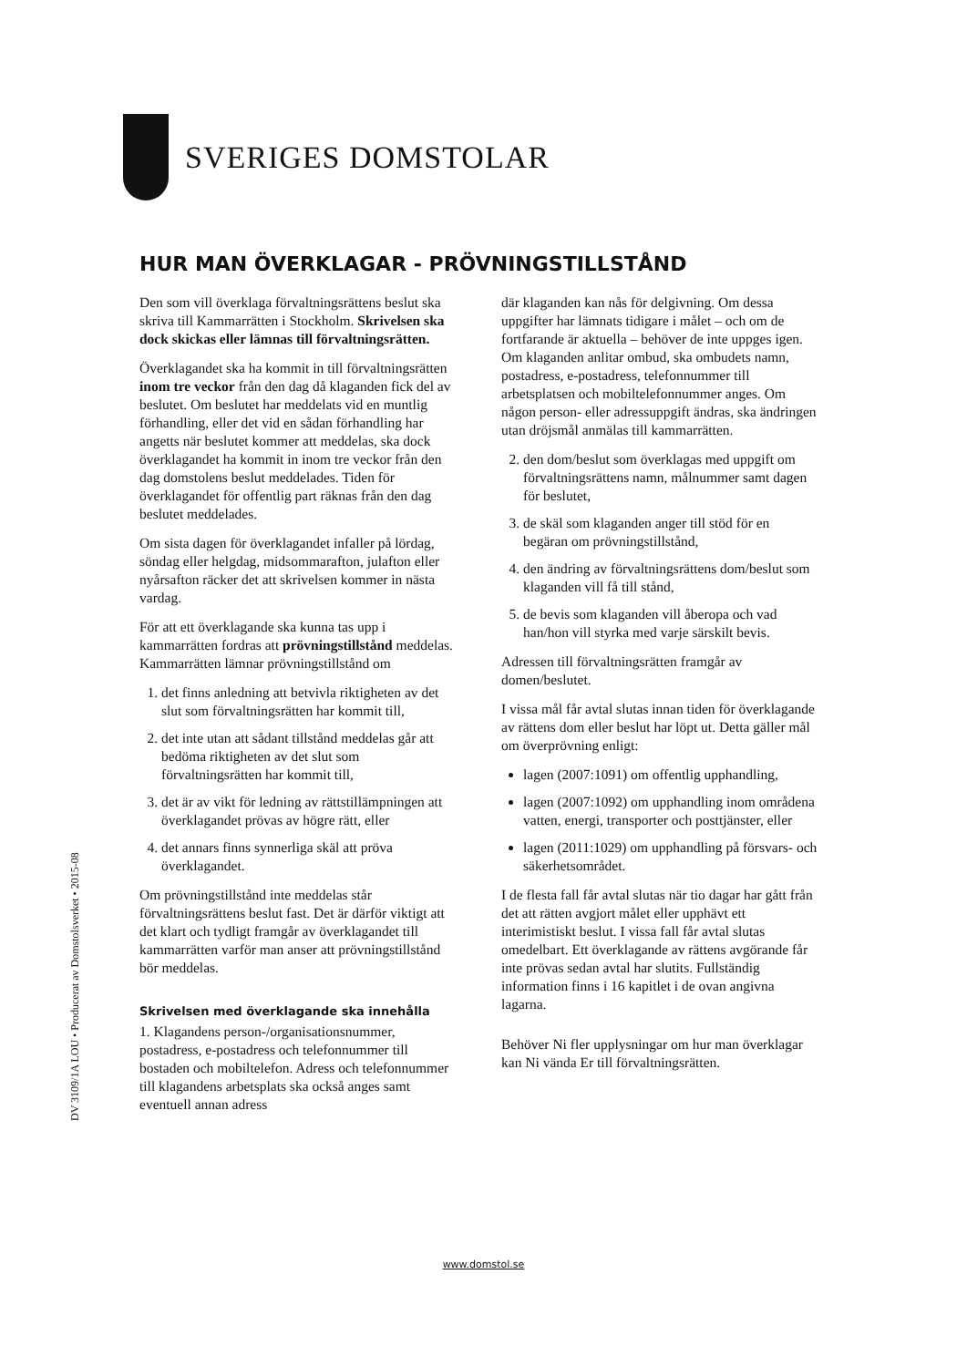SVERIGES DOMSTOLAR
HUR MAN ÖVERKLAGAR - PRÖVNINGSTILLSTÅND
Den som vill överklaga förvaltningsrättens beslut ska skriva till Kammarrätten i Stockholm. Skrivelsen ska dock skickas eller lämnas till förvaltningsrätten.
Överklagandet ska ha kommit in till förvaltningsrätten inom tre veckor från den dag då klaganden fick del av beslutet. Om beslutet har meddelats vid en muntlig förhandling, eller det vid en sådan förhandling har angetts när beslutet kommer att meddelas, ska dock överklagandet ha kommit in inom tre veckor från den dag domstolens beslut meddelades. Tiden för överklagandet för offentlig part räknas från den dag beslutet meddelades.
Om sista dagen för överklagandet infaller på lördag, söndag eller helgdag, midsommarafton, julafton eller nyårsafton räcker det att skrivelsen kommer in nästa vardag.
För att ett överklagande ska kunna tas upp i kammarrätten fordras att prövningstillstånd meddelas. Kammarrätten lämnar prövningstillstånd om
1. det finns anledning att betvivla riktigheten av det slut som förvaltningsrätten har kommit till,
2. det inte utan att sådant tillstånd meddelas går att bedöma riktigheten av det slut som förvaltningsrätten har kommit till,
3. det är av vikt för ledning av rättstillämpningen att överklagandet prövas av högre rätt, eller
4. det annars finns synnerliga skäl att pröva överklagandet.
Om prövningstillstånd inte meddelas står förvaltningsrättens beslut fast. Det är därför viktigt att det klart och tydligt framgår av överklagandet till kammarrätten varför man anser att prövningstillstånd bör meddelas.
Skrivelsen med överklagande ska innehålla
1. Klagandens person-/organisationsnummer, postadress, e-postadress och telefonnummer till bostaden och mobiltelefon. Adress och telefonnummer till klagandens arbetsplats ska också anges samt eventuell annan adress
där klaganden kan nås för delgivning. Om dessa uppgifter har lämnats tidigare i målet – och om de fortfarande är aktuella – behöver de inte uppges igen. Om klaganden anlitar ombud, ska ombudets namn, postadress, e-postadress, telefonnummer till arbetsplatsen och mobiltelefonnummer anges. Om någon person- eller adressuppgift ändras, ska ändringen utan dröjsmål anmälas till kammarrätten.
2. den dom/beslut som överklagas med uppgift om förvaltningsrättens namn, målnummer samt dagen för beslutet,
3. de skäl som klaganden anger till stöd för en begäran om prövningstillstånd,
4. den ändring av förvaltningsrättens dom/beslut som klaganden vill få till stånd,
5. de bevis som klaganden vill åberopa och vad han/hon vill styrka med varje särskilt bevis.
Adressen till förvaltningsrätten framgår av domen/beslutet.
I vissa mål får avtal slutas innan tiden för överklagande av rättens dom eller beslut har löpt ut. Detta gäller mål om överprövning enligt:
lagen (2007:1091) om offentlig upphandling,
lagen (2007:1092) om upphandling inom områdena vatten, energi, transporter och posttjänster, eller
lagen (2011:1029) om upphandling på försvars- och säkerhetsområdet.
I de flesta fall får avtal slutas när tio dagar har gått från det att rätten avgjort målet eller upphävt ett interimistiskt beslut. I vissa fall får avtal slutas omedelbart. Ett överklagande av rättens avgörande får inte prövas sedan avtal har slutits. Fullständig information finns i 16 kapitlet i de ovan angivna lagarna.
Behöver Ni fler upplysningar om hur man överklagar kan Ni vända Er till förvaltningsrätten.
DV 3109/1A LOU • Producerat av Domstolsverket • 2015-08
www.domstol.se